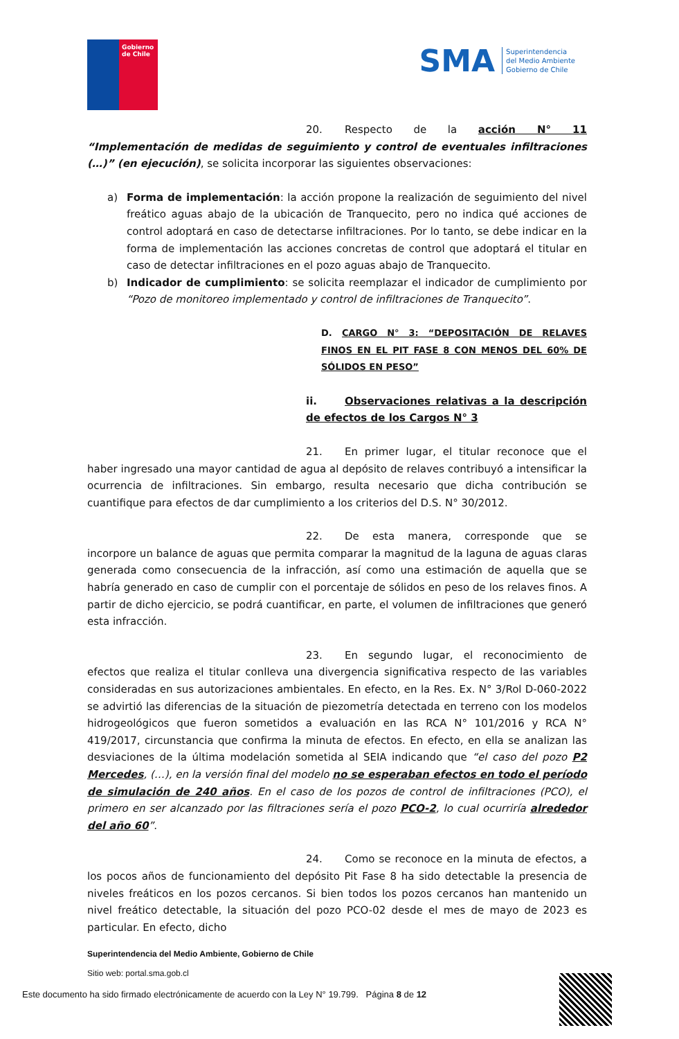Gobierno de Chile
SMA Superintendencia
del Medio Ambiente
Gobierno de Chile
20. Respecto de la acción N° 11 “Implementación de medidas de seguimiento y control de eventuales infiltraciones (…)” (en ejecución), se solicita incorporar las siguientes observaciones:
a) Forma de implementación: la acción propone la realización de seguimiento del nivel freático aguas abajo de la ubicación de Tranquecito, pero no indica qué acciones de control adoptará en caso de detectarse infiltraciones. Por lo tanto, se debe indicar en la forma de implementación las acciones concretas de control que adoptará el titular en caso de detectar infiltraciones en el pozo aguas abajo de Tranquecito.
b) Indicador de cumplimiento: se solicita reemplazar el indicador de cumplimiento por “Pozo de monitoreo implementado y control de infiltraciones de Tranquecito”.
D. CARGO N° 3: “DEPOSITACIÓN DE RELAVES FINOS EN EL PIT FASE 8 CON MENOS DEL 60% DE SÓLIDOS EN PESO”
ii. Observaciones relativas a la descripción de efectos de los Cargos N° 3
21. En primer lugar, el titular reconoce que el haber ingresado una mayor cantidad de agua al depósito de relaves contribuyó a intensificar la ocurrencia de infiltraciones. Sin embargo, resulta necesario que dicha contribución se cuantifique para efectos de dar cumplimiento a los criterios del D.S. N° 30/2012.
22. De esta manera, corresponde que se incorpore un balance de aguas que permita comparar la magnitud de la laguna de aguas claras generada como consecuencia de la infracción, así como una estimación de aquella que se habría generado en caso de cumplir con el porcentaje de sólidos en peso de los relaves finos. A partir de dicho ejercicio, se podrá cuantificar, en parte, el volumen de infiltraciones que generó esta infracción.
23. En segundo lugar, el reconocimiento de efectos que realiza el titular conlleva una divergencia significativa respecto de las variables consideradas en sus autorizaciones ambientales. En efecto, en la Res. Ex. N° 3/Rol D-060-2022 se advirtió las diferencias de la situación de piezometría detectada en terreno con los modelos hidrogeológicos que fueron sometidos a evaluación en las RCA N° 101/2016 y RCA N° 419/2017, circunstancia que confirma la minuta de efectos. En efecto, en ella se analizan las desviaciones de la última modelación sometida al SEIA indicando que “el caso del pozo P2 Mercedes, (…), en la versión final del modelo no se esperaban efectos en todo el período de simulación de 240 años. En el caso de los pozos de control de infiltraciones (PCO), el primero en ser alcanzado por las filtraciones sería el pozo PCO-2, lo cual ocurriría alrededor del año 60”.
24. Como se reconoce en la minuta de efectos, a los pocos años de funcionamiento del depósito Pit Fase 8 ha sido detectable la presencia de niveles freáticos en los pozos cercanos. Si bien todos los pozos cercanos han mantenido un nivel freático detectable, la situación del pozo PCO-02 desde el mes de mayo de 2023 es particular. En efecto, dicho
Superintendencia del Medio Ambiente, Gobierno de Chile
Sitio web: portal.sma.gob.cl
Este documento ha sido firmado electrónicamente de acuerdo con la Ley N° 19.799. Página 8 de 12